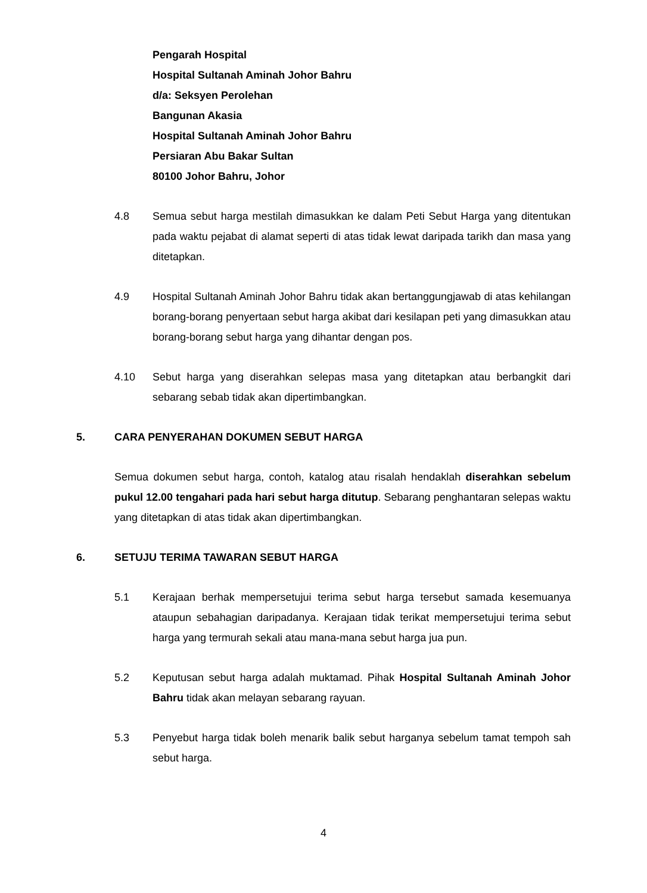Pengarah Hospital
Hospital Sultanah Aminah Johor Bahru
d/a: Seksyen Perolehan
Bangunan Akasia
Hospital Sultanah Aminah Johor Bahru
Persiaran Abu Bakar Sultan
80100 Johor Bahru, Johor
4.8 Semua sebut harga mestilah dimasukkan ke dalam Peti Sebut Harga yang ditentukan pada waktu pejabat di alamat seperti di atas tidak lewat daripada tarikh dan masa yang ditetapkan.
4.9 Hospital Sultanah Aminah Johor Bahru tidak akan bertanggungjawab di atas kehilangan borang-borang penyertaan sebut harga akibat dari kesilapan peti yang dimasukkan atau borang-borang sebut harga yang dihantar dengan pos.
4.10 Sebut harga yang diserahkan selepas masa yang ditetapkan atau berbangkit dari sebarang sebab tidak akan dipertimbangkan.
5. CARA PENYERAHAN DOKUMEN SEBUT HARGA
Semua dokumen sebut harga, contoh, katalog atau risalah hendaklah diserahkan sebelum pukul 12.00 tengahari pada hari sebut harga ditutup. Sebarang penghantaran selepas waktu yang ditetapkan di atas tidak akan dipertimbangkan.
6. SETUJU TERIMA TAWARAN SEBUT HARGA
5.1 Kerajaan berhak mempersetujui terima sebut harga tersebut samada kesemuanya ataupun sebahagian daripadanya. Kerajaan tidak terikat mempersetujui terima sebut harga yang termurah sekali atau mana-mana sebut harga jua pun.
5.2 Keputusan sebut harga adalah muktamad. Pihak Hospital Sultanah Aminah Johor Bahru tidak akan melayan sebarang rayuan.
5.3 Penyebut harga tidak boleh menarik balik sebut harganya sebelum tamat tempoh sah sebut harga.
4